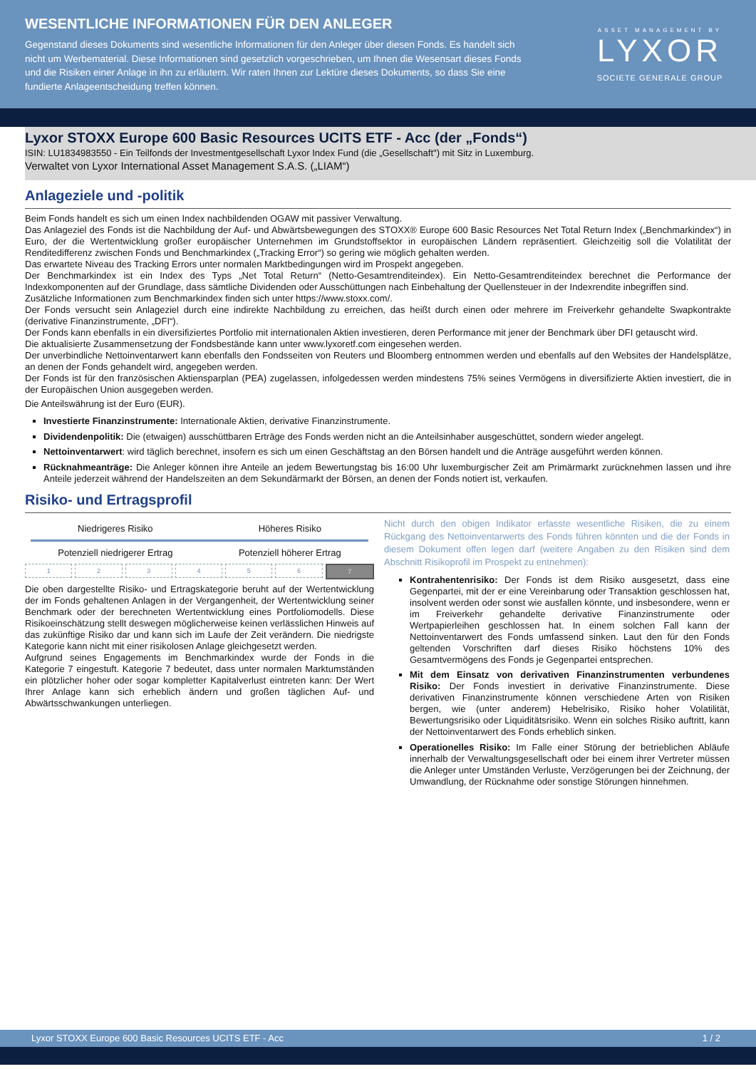WESENTLICHE INFORMATIONEN FÜR DEN ANLEGER
Gegenstand dieses Dokuments sind wesentliche Informationen für den Anleger über diesen Fonds. Es handelt sich nicht um Werbematerial. Diese Informationen sind gesetzlich vorgeschrieben, um Ihnen die Wesensart dieses Fonds und die Risiken einer Anlage in ihn zu erläutern. Wir raten Ihnen zur Lektüre dieses Dokuments, so dass Sie eine fundierte Anlageentscheidung treffen können.
ASSET MANAGEMENT BY
LYXOR
SOCIETE GENERALE GROUP
Lyxor STOXX Europe 600 Basic Resources UCITS ETF - Acc (der „Fonds“)
ISIN: LU1834983550 - Ein Teilfonds der Investmentgesellschaft Lyxor Index Fund (die „Gesellschaft") mit Sitz in Luxemburg.
Verwaltet von Lyxor International Asset Management S.A.S. („LIAM“)
Anlageziele und -politik
Beim Fonds handelt es sich um einen Index nachbildenden OGAW mit passiver Verwaltung.
Das Anlageziel des Fonds ist die Nachbildung der Auf- und Abwärtsbewegungen des STOXX® Europe 600 Basic Resources Net Total Return Index („Benchmarkindex“) in Euro, der die Wertentwicklung großer europäischer Unternehmen im Grundstoffsektor in europäischen Ländern repräsentiert. Gleichzeitig soll die Volatilität der Renditedifferenz zwischen Fonds und Benchmarkindex („Tracking Error“) so gering wie möglich gehalten werden.
Das erwartete Niveau des Tracking Errors unter normalen Marktbedingungen wird im Prospekt angegeben.
Der Benchmarkindex ist ein Index des Typs „Net Total Return“ (Netto-Gesamtrenditeindex). Ein Netto-Gesamtrenditeindex berechnet die Performance der Indexkomponenten auf der Grundlage, dass sämtliche Dividenden oder Ausschüttungen nach Einbehaltung der Quellensteuer in der Indexrendite inbegriffen sind.
Zusätzliche Informationen zum Benchmarkindex finden sich unter https://www.stoxx.com/.
Der Fonds versucht sein Anlageziel durch eine indirekte Nachbildung zu erreichen, das heißt durch einen oder mehrere im Freiverkehr gehandelte Swapkontrakte (derivative Finanzinstrumente, „DFI“).
Der Fonds kann ebenfalls in ein diversifiziertes Portfolio mit internationalen Aktien investieren, deren Performance mit jener der Benchmark über DFI getauscht wird.
Die aktualisierte Zusammensetzung der Fondsbestände kann unter www.lyxoretf.com eingesehen werden.
Der unverbindliche Nettoinventarwert kann ebenfalls den Fondsseiten von Reuters und Bloomberg entnommen werden und ebenfalls auf den Websites der Handelsplätze, an denen der Fonds gehandelt wird, angegeben werden.
Der Fonds ist für den französischen Aktiensparplan (PEA) zugelassen, infolgedessen werden mindestens 75% seines Vermögens in diversifizierte Aktien investiert, die in der Europäischen Union ausgegeben werden.
Die Anteilswährung ist der Euro (EUR).
Investierte Finanzinstrumente: Internationale Aktien, derivative Finanzinstrumente.
Dividendenpolitik: Die (etwaigen) ausschüttbaren Erträge des Fonds werden nicht an die Anteilsinhaber ausgeschüttet, sondern wieder angelegt.
Nettoinventarwert: wird täglich berechnet, insofern es sich um einen Geschäftstag an den Börsen handelt und die Anträge ausgeführt werden können.
Rücknahmeanträge: Die Anleger können ihre Anteile an jedem Bewertungstag bis 16:00 Uhr luxemburgischer Zeit am Primärmarkt zurücknehmen lassen und ihre Anteile jederzeit während der Handelszeiten an dem Sekundärmarkt der Börsen, an denen der Fonds notiert ist, verkaufen.
Risiko- und Ertragsprofil
Niedrigeres Risiko Höheres Risiko
Potenziell niedrigerer Ertrag Potenziell höherer Ertrag
1 2 3 4 5 6 7
Die oben dargestellte Risiko- und Ertragskategorie beruht auf der Wertentwicklung der im Fonds gehaltenen Anlagen in der Vergangenheit, der Wertentwicklung seiner Benchmark oder der berechneten Wertentwicklung eines Portfoliomodells. Diese Risikoeinschätzung stellt deswegen möglicherweise keinen verlässlichen Hinweis auf das zukünftige Risiko dar und kann sich im Laufe der Zeit verändern. Die niedrigste Kategorie kann nicht mit einer risikolosen Anlage gleichgesetzt werden.
Aufgrund seines Engagements im Benchmarkindex wurde der Fonds in die Kategorie 7 eingestuft. Kategorie 7 bedeutet, dass unter normalen Marktumständen ein plötzlicher hoher oder sogar kompletter Kapitalverlust eintreten kann: Der Wert Ihrer Anlage kann sich erheblich ändern und großen täglichen Auf- und Abwärtsschwankungen unterliegen.
Nicht durch den obigen Indikator erfasste wesentliche Risiken, die zu einem Rückgang des Nettoinventarwerts des Fonds führen könnten und die der Fonds in diesem Dokument offen legen darf (weitere Angaben zu den Risiken sind dem Abschnitt Risikoprofil im Prospekt zu entnehmen):
Kontrahentenrisiko: Der Fonds ist dem Risiko ausgesetzt, dass eine Gegenpartei, mit der er eine Vereinbarung oder Transaktion geschlossen hat, insolvent werden oder sonst wie ausfallen könnte, und insbesondere, wenn er im Freiverkehr gehandelte derivative Finanzinstrumente oder Wertpapierleihen geschlossen hat. In einem solchen Fall kann der Nettoinventarwert des Fonds umfassend sinken. Laut den für den Fonds geltenden Vorschriften darf dieses Risiko höchstens 10% des Gesamtvermögens des Fonds je Gegenpartei entsprechen.
Mit dem Einsatz von derivativen Finanzinstrumenten verbundenes Risiko: Der Fonds investiert in derivative Finanzinstrumente. Diese derivativen Finanzinstrumente können verschiedene Arten von Risiken bergen, wie (unter anderem) Hebelrisiko, Risiko hoher Volatilität, Bewertungsrisiko oder Liquiditätsrisiko. Wenn ein solches Risiko auftritt, kann der Nettoinventarwert des Fonds erheblich sinken.
Operationelles Risiko: Im Falle einer Störung der betrieblichen Abläufe innerhalb der Verwaltungsgesellschaft oder bei einem ihrer Vertreter müssen die Anleger unter Umständen Verluste, Verzögerungen bei der Zeichnung, der Umwandlung, der Rücknahme oder sonstige Störungen hinnehmen.
Lyxor STOXX Europe 600 Basic Resources UCITS ETF - Acc 1 / 2